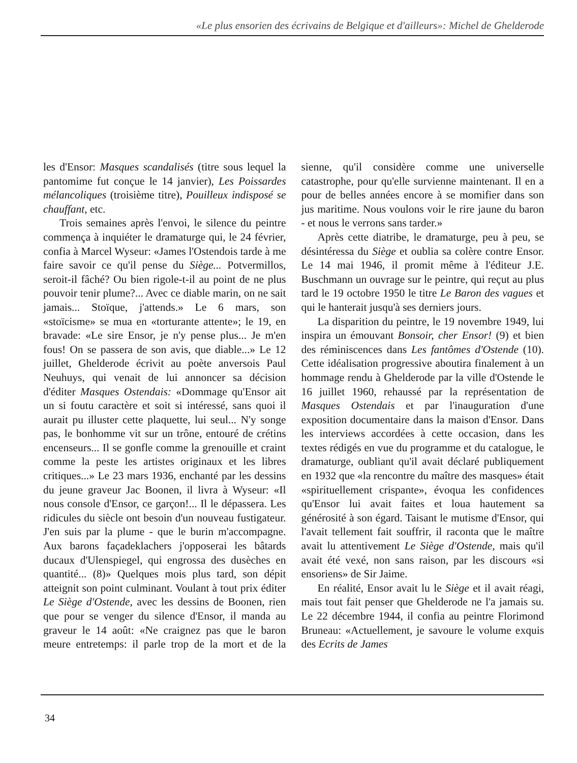«Le plus ensorien des écrivains de Belgique et d'ailleurs»: Michel de Ghelderode
les d'Ensor: Masques scandalisés (titre sous lequel la pantomime fut conçue le 14 janvier), Les Poissardes mélancoliques (troisième titre), Pouilleux indisposé se chauffant, etc.
Trois semaines après l'envoi, le silence du peintre commença à inquiéter le dramaturge qui, le 24 février, confia à Marcel Wyseur: «James l'Ostendois tarde à me faire savoir ce qu'il pense du Siège... Potvermillos, seroit-il fâché? Ou bien rigole-t-il au point de ne plus pouvoir tenir plume?... Avec ce diable marin, on ne sait jamais... Stoïque, j'attends.» Le 6 mars, son «stoïcisme» se mua en «torturante attente»; le 19, en bravade: «Le sire Ensor, je n'y pense plus... Je m'en fous! On se passera de son avis, que diable...» Le 12 juillet, Ghelderode écrivit au poète anversois Paul Neuhuys, qui venait de lui annoncer sa décision d'éditer Masques Ostendais: «Dommage qu'Ensor ait un si foutu caractère et soit si intéressé, sans quoi il aurait pu illuster cette plaquette, lui seul... N'y songe pas, le bonhomme vit sur un trône, entouré de crétins encenseurs... Il se gonfle comme la grenouille et craint comme la peste les artistes originaux et les libres critiques...» Le 23 mars 1936, enchanté par les dessins du jeune graveur Jac Boonen, il livra à Wyseur: «Il nous console d'Ensor, ce garçon!... Il le dépassera. Les ridicules du siècle ont besoin d'un nouveau fustigateur. J'en suis par la plume - que le burin m'accompagne. Aux barons façadeklachers j'opposerai les bâtards ducaux d'Ulenspiegel, qui engrossa des dusèches en quantité... (8)» Quelques mois plus tard, son dépit atteignit son point culminant. Voulant à tout prix éditer Le Siège d'Ostende, avec les dessins de Boonen, rien que pour se venger du silence d'Ensor, il manda au graveur le 14 août: «Ne craignez pas que le baron meure entretemps: il parle trop de la mort et de la sienne, qu'il considère comme une universelle catastrophe, pour qu'elle survienne maintenant. Il en a pour de belles années encore à se momifier dans son jus maritime. Nous voulons voir le rire jaune du baron - et nous le verrons sans tarder.»
Après cette diatribe, le dramaturge, peu à peu, se désintéressa du Siège et oublia sa colère contre Ensor. Le 14 mai 1946, il promit même à l'éditeur J.E. Buschmann un ouvrage sur le peintre, qui reçut au plus tard le 19 octobre 1950 le titre Le Baron des vagues et qui le hanterait jusqu'à ses derniers jours.
La disparition du peintre, le 19 novembre 1949, lui inspira un émouvant Bonsoir, cher Ensor! (9) et bien des réminiscences dans Les fantômes d'Ostende (10). Cette idéalisation progressive aboutira finalement à un hommage rendu à Ghelderode par la ville d'Ostende le 16 juillet 1960, rehaussé par la représentation de Masques Ostendais et par l'inauguration d'une exposition documentaire dans la maison d'Ensor. Dans les interviews accordées à cette occasion, dans les textes rédigés en vue du programme et du catalogue, le dramaturge, oubliant qu'il avait déclaré publiquement en 1932 que «la rencontre du maître des masques» était «spirituellement crispante», évoqua les confidences qu'Ensor lui avait faites et loua hautement sa générosité à son égard. Taisant le mutisme d'Ensor, qui l'avait tellement fait souffrir, il raconta que le maître avait lu attentivement Le Siège d'Ostende, mais qu'il avait été vexé, non sans raison, par les discours «si ensoriens» de Sir Jaime.
En réalité, Ensor avait lu le Siège et il avait réagi, mais tout fait penser que Ghelderode ne l'a jamais su. Le 22 décembre 1944, il confia au peintre Florimond Bruneau: «Actuellement, je savoure le volume exquis des Ecrits de James
34